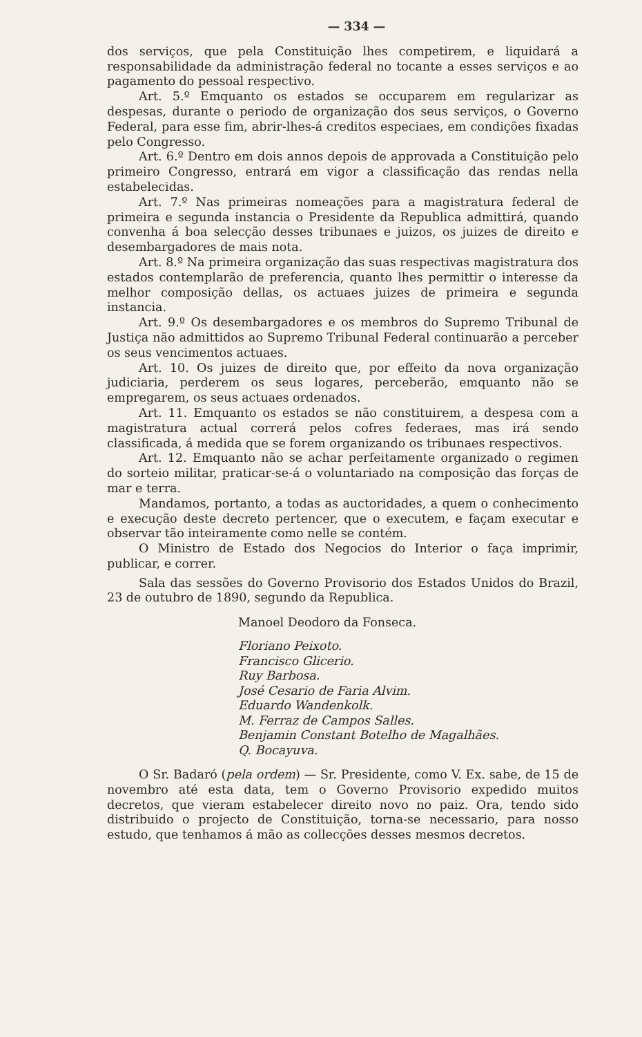— 334 —
dos serviços, que pela Constituição lhes competirem, e liquidará a responsabilidade da administração federal no tocante a esses serviços e ao pagamento do pessoal respectivo.
Art. 5.º Emquanto os estados se occuparem em regularizar as despesas, durante o periodo de organização dos seus serviços, o Governo Federal, para esse fim, abrir-lhes-á creditos especiaes, em condições fixadas pelo Congresso.
Art. 6.º Dentro em dois annos depois de approvada a Constituição pelo primeiro Congresso, entrará em vigor a classificação das rendas nella estabelecidas.
Art. 7.º Nas primeiras nomeações para a magistratura federal de primeira e segunda instancia o Presidente da Republica admittirá, quando convenha á boa selecção desses tribunaes e juizos, os juizes de direito e desembargadores de mais nota.
Art. 8.º Na primeira organização das suas respectivas magistratura dos estados contemplarão de preferencia, quanto lhes permittir o interesse da melhor composição dellas, os actuaes juizes de primeira e segunda instancia.
Art. 9.º Os desembargadores e os membros do Supremo Tribunal de Justiça não admittidos ao Supremo Tribunal Federal continuarão a perceber os seus vencimentos actuaes.
Art. 10. Os juizes de direito que, por effeito da nova organização judiciaria, perderem os seus logares, perceberão, emquanto não se empregarem, os seus actuaes ordenados.
Art. 11. Emquanto os estados se não constituirem, a despesa com a magistratura actual correrá pelos cofres federaes, mas irá sendo classificada, á medida que se forem organizando os tribunaes respectivos.
Art. 12. Emquanto não se achar perfeitamente organizado o regimen do sorteio militar, praticar-se-á o voluntariado na composição das forças de mar e terra.
Mandamos, portanto, a todas as auctoridades, a quem o conhecimento e execução deste decreto pertencer, que o executem, e façam executar e observar tão inteiramente como nelle se contém.
O Ministro de Estado dos Negocios do Interior o faça imprimir, publicar, e correr.
Sala das sessões do Governo Provisorio dos Estados Unidos do Brazil, 23 de outubro de 1890, segundo da Republica.
Manoel Deodoro da Fonseca.
Floriano Peixoto.
Francisco Glicerio.
Ruy Barbosa.
José Cesario de Faria Alvim.
Eduardo Wandenkolk.
M. Ferraz de Campos Salles.
Benjamin Constant Botelho de Magalhães.
Q. Bocayuva.
O Sr. Badaró (pela ordem) — Sr. Presidente, como V. Ex. sabe, de 15 de novembro até esta data, tem o Governo Provisorio expedido muitos decretos, que vieram estabelecer direito novo no paiz. Ora, tendo sido distribuido o projecto de Constituição, torna-se necessario, para nosso estudo, que tenhamos á mão as collecções desses mesmos decretos.